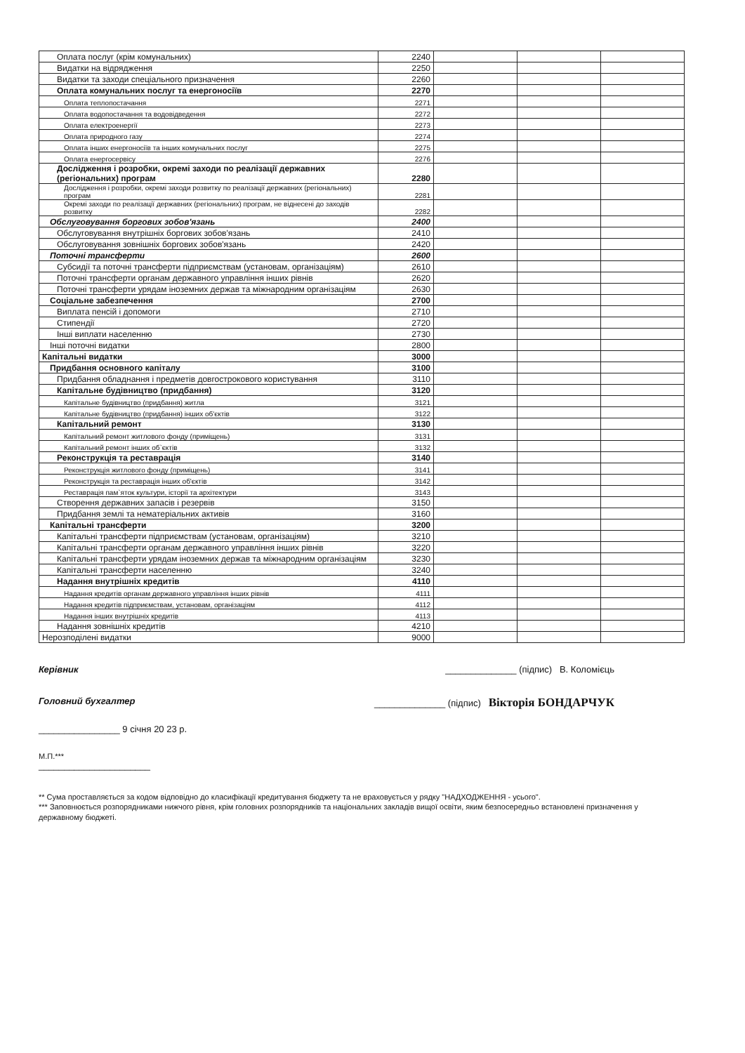| Оплата послуг (крім комунальних) | 2240 | | | |
| Видатки на відрядження | 2250 | | | |
| Видатки та заходи спеціального призначення | 2260 | | | |
| Оплата комунальних послуг та енергоносіїв | 2270 | | | |
| Оплата теплопостачання | 2271 | | | |
| Оплата водопостачання та водовідведення | 2272 | | | |
| Оплата електроенергії | 2273 | | | |
| Оплата природного газу | 2274 | | | |
| Оплата інших енергоносіїв та інших комунальних послуг | 2275 | | | |
| Оплата енергосервісу | 2276 | | | |
| Дослідження і розробки, окремі заходи по реалізації державних (регіональних) програм | 2280 | | | |
| Дослідження і розробки, окремі заходи розвитку по реалізації державних (регіональних) програм | 2281 | | | |
| Окремі заходи по реалізації державних (регіональних) програм, не віднесені до заходів розвитку | 2282 | | | |
| Обслуговування боргових зобов'язань | 2400 | | | |
| Обслуговування внутрішніх боргових зобов'язань | 2410 | | | |
| Обслуговування зовнішніх боргових зобов'язань | 2420 | | | |
| Поточні трансферти | 2600 | | | |
| Субсидії та поточні трансферти підприємствам (установам, організаціям) | 2610 | | | |
| Поточні трансферти органам державного управління інших рівнів | 2620 | | | |
| Поточні трансферти урядам іноземних держав та міжнародним організаціям | 2630 | | | |
| Соціальне забезпечення | 2700 | | | |
| Виплата пенсій і допомоги | 2710 | | | |
| Стипендії | 2720 | | | |
| Інші виплати населенню | 2730 | | | |
| Інші поточні видатки | 2800 | | | |
| Капітальні видатки | 3000 | | | |
| Придбання основного капіталу | 3100 | | | |
| Придбання обладнання і предметів довгострокового користування | 3110 | | | |
| Капітальне будівництво (придбання) | 3120 | | | |
| Капітальне будівництво (придбання) житла | 3121 | | | |
| Капітальне будівництво (придбання) інших об'єктів | 3122 | | | |
| Капітальний ремонт | 3130 | | | |
| Капітальний ремонт житлового фонду (приміщень) | 3131 | | | |
| Капітальний ремонт інших об`єктів | 3132 | | | |
| Реконструкція та реставрація | 3140 | | | |
| Реконструкція житлового фонду (приміщень) | 3141 | | | |
| Реконструкція та реставрація інших об'єктів | 3142 | | | |
| Реставрація пам`яток культури, історії та архітектури | 3143 | | | |
| Створення державних запасів і резервів | 3150 | | | |
| Придбання землі та нематеріальних активів | 3160 | | | |
| Капітальні трансферти | 3200 | | | |
| Капітальні трансферти підприємствам (установам, організаціям) | 3210 | | | |
| Капітальні трансферти органам державного управління інших рівнів | 3220 | | | |
| Капітальні трансферти урядам іноземних держав та міжнародним організаціям | 3230 | | | |
| Капітальні трансферти населенню | 3240 | | | |
| Надання внутрішніх кредитів | 4110 | | | |
| Надання кредитів органам державного управління інших рівнів | 4111 | | | |
| Надання кредитів підприємствам, установам, організаціям | 4112 | | | |
| Надання інших внутрішніх кредитів | 4113 | | | |
| Надання зовнішніх кредитів | 4210 | | | |
| Нерозподілені видатки | 9000 | | | |
Керівник ______________ (підпис) В. Коломієць
Головний бухгалтер ______________ (підпис) Вікторія БОНДАРЧУК
________________ 9 січня 20 23 р.
М.П.***
______________________
** Сума проставляється за кодом відповідно до класифікації кредитування бюджету та не враховується у рядку "НАДХОДЖЕННЯ - усього".
*** Заповнюється розпорядниками нижчого рівня, крім головних розпорядників та національних закладів вищої освіти, яким безпосередньо встановлені призначення у державному бюджеті.